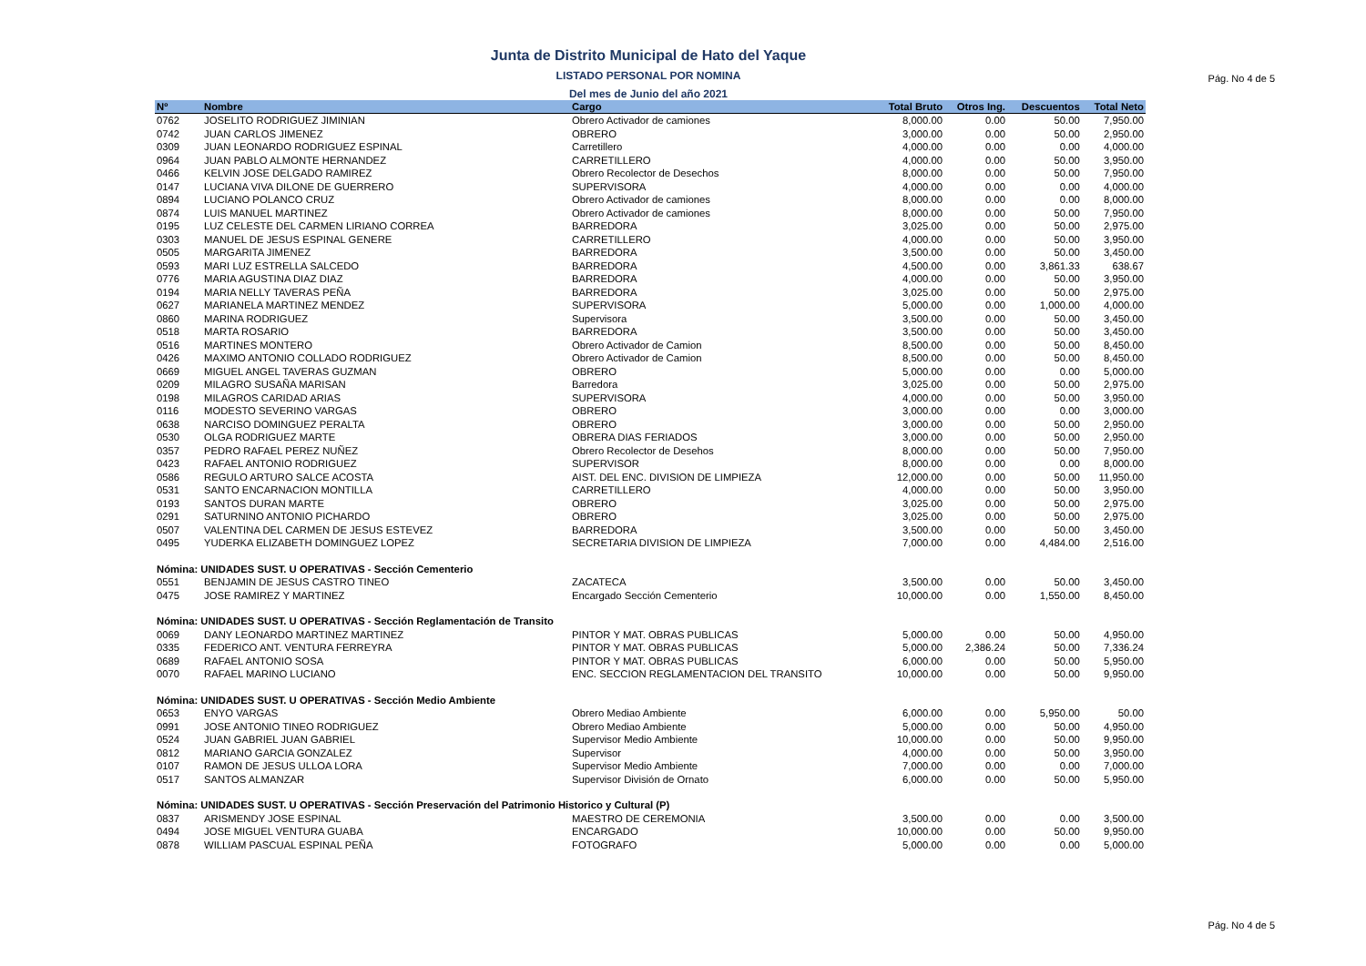Pág. No 4 de 5
Junta de Distrito Municipal de Hato del Yaque
LISTADO PERSONAL POR NOMINA
Del mes de Junio del año 2021
| Nº | Nombre | Cargo | Total Bruto | Otros Ing. | Descuentos | Total Neto |
| --- | --- | --- | --- | --- | --- | --- |
| 0762 | JOSELITO RODRIGUEZ JIMINIAN | Obrero Activador de camiones | 8,000.00 | 0.00 | 50.00 | 7,950.00 |
| 0742 | JUAN CARLOS JIMENEZ | OBRERO | 3,000.00 | 0.00 | 50.00 | 2,950.00 |
| 0309 | JUAN LEONARDO RODRIGUEZ ESPINAL | Carretillero | 4,000.00 | 0.00 | 0.00 | 4,000.00 |
| 0964 | JUAN PABLO ALMONTE HERNANDEZ | CARRETILLERO | 4,000.00 | 0.00 | 50.00 | 3,950.00 |
| 0466 | KELVIN JOSE DELGADO RAMIREZ | Obrero Recolector de Desechos | 8,000.00 | 0.00 | 50.00 | 7,950.00 |
| 0147 | LUCIANA VIVA DILONE DE GUERRERO | SUPERVISORA | 4,000.00 | 0.00 | 0.00 | 4,000.00 |
| 0894 | LUCIANO POLANCO CRUZ | Obrero Activador de camiones | 8,000.00 | 0.00 | 0.00 | 8,000.00 |
| 0874 | LUIS MANUEL MARTINEZ | Obrero Activador de camiones | 8,000.00 | 0.00 | 50.00 | 7,950.00 |
| 0195 | LUZ CELESTE DEL CARMEN LIRIANO CORREA | BARREDORA | 3,025.00 | 0.00 | 50.00 | 2,975.00 |
| 0303 | MANUEL DE JESUS ESPINAL GENERE | CARRETILLERO | 4,000.00 | 0.00 | 50.00 | 3,950.00 |
| 0505 | MARGARITA JIMENEZ | BARREDORA | 3,500.00 | 0.00 | 50.00 | 3,450.00 |
| 0593 | MARI LUZ ESTRELLA SALCEDO | BARREDORA | 4,500.00 | 0.00 | 3,861.33 | 638.67 |
| 0776 | MARIA AGUSTINA DIAZ DIAZ | BARREDORA | 4,000.00 | 0.00 | 50.00 | 3,950.00 |
| 0194 | MARIA NELLY TAVERAS PEÑA | BARREDORA | 3,025.00 | 0.00 | 50.00 | 2,975.00 |
| 0627 | MARIANELA MARTINEZ MENDEZ | SUPERVISORA | 5,000.00 | 0.00 | 1,000.00 | 4,000.00 |
| 0860 | MARINA RODRIGUEZ | Supervisora | 3,500.00 | 0.00 | 50.00 | 3,450.00 |
| 0518 | MARTA ROSARIO | BARREDORA | 3,500.00 | 0.00 | 50.00 | 3,450.00 |
| 0516 | MARTINES MONTERO | Obrero Activador de Camion | 8,500.00 | 0.00 | 50.00 | 8,450.00 |
| 0426 | MAXIMO ANTONIO COLLADO RODRIGUEZ | Obrero Activador de Camion | 8,500.00 | 0.00 | 50.00 | 8,450.00 |
| 0669 | MIGUEL ANGEL TAVERAS GUZMAN | OBRERO | 5,000.00 | 0.00 | 0.00 | 5,000.00 |
| 0209 | MILAGRO SUSAÑA MARISAN | Barredora | 3,025.00 | 0.00 | 50.00 | 2,975.00 |
| 0198 | MILAGROS CARIDAD ARIAS | SUPERVISORA | 4,000.00 | 0.00 | 50.00 | 3,950.00 |
| 0116 | MODESTO SEVERINO VARGAS | OBRERO | 3,000.00 | 0.00 | 0.00 | 3,000.00 |
| 0638 | NARCISO DOMINGUEZ PERALTA | OBRERO | 3,000.00 | 0.00 | 50.00 | 2,950.00 |
| 0530 | OLGA RODRIGUEZ MARTE | OBRERA DIAS FERIADOS | 3,000.00 | 0.00 | 50.00 | 2,950.00 |
| 0357 | PEDRO RAFAEL PEREZ NUÑEZ | Obrero Recolector de Desehos | 8,000.00 | 0.00 | 50.00 | 7,950.00 |
| 0423 | RAFAEL ANTONIO RODRIGUEZ | SUPERVISOR | 8,000.00 | 0.00 | 0.00 | 8,000.00 |
| 0586 | REGULO ARTURO SALCE ACOSTA | AIST. DEL ENC. DIVISION DE LIMPIEZA | 12,000.00 | 0.00 | 50.00 | 11,950.00 |
| 0531 | SANTO ENCARNACION MONTILLA | CARRETILLERO | 4,000.00 | 0.00 | 50.00 | 3,950.00 |
| 0193 | SANTOS DURAN MARTE | OBRERO | 3,025.00 | 0.00 | 50.00 | 2,975.00 |
| 0291 | SATURNINO ANTONIO PICHARDO | OBRERO | 3,025.00 | 0.00 | 50.00 | 2,975.00 |
| 0507 | VALENTINA DEL CARMEN DE JESUS ESTEVEZ | BARREDORA | 3,500.00 | 0.00 | 50.00 | 3,450.00 |
| 0495 | YUDERKA ELIZABETH DOMINGUEZ LOPEZ | SECRETARIA DIVISION DE LIMPIEZA | 7,000.00 | 0.00 | 4,484.00 | 2,516.00 |
| Nómina: UNIDADES SUST. U OPERATIVAS - Sección Cementerio | | | | | | |
| 0551 | BENJAMIN DE JESUS CASTRO TINEO | ZACATECA | 3,500.00 | 0.00 | 50.00 | 3,450.00 |
| 0475 | JOSE RAMIREZ Y MARTINEZ | Encargado Sección Cementerio | 10,000.00 | 0.00 | 1,550.00 | 8,450.00 |
| Nómina: UNIDADES SUST. U OPERATIVAS - Sección Reglamentación de Transito | | | | | | |
| 0069 | DANY LEONARDO MARTINEZ MARTINEZ | PINTOR Y MAT. OBRAS PUBLICAS | 5,000.00 | 0.00 | 50.00 | 4,950.00 |
| 0335 | FEDERICO ANT. VENTURA FERREYRA | PINTOR Y MAT. OBRAS PUBLICAS | 5,000.00 | 2,386.24 | 50.00 | 7,336.24 |
| 0689 | RAFAEL ANTONIO SOSA | PINTOR Y MAT. OBRAS PUBLICAS | 6,000.00 | 0.00 | 50.00 | 5,950.00 |
| 0070 | RAFAEL MARINO LUCIANO | ENC. SECCION REGLAMENTACION DEL TRANSITO | 10,000.00 | 0.00 | 50.00 | 9,950.00 |
| Nómina: UNIDADES SUST. U OPERATIVAS - Sección Medio Ambiente | | | | | | |
| 0653 | ENYO VARGAS | Obrero Mediao Ambiente | 6,000.00 | 0.00 | 5,950.00 | 50.00 |
| 0991 | JOSE ANTONIO TINEO RODRIGUEZ | Obrero Mediao Ambiente | 5,000.00 | 0.00 | 50.00 | 4,950.00 |
| 0524 | JUAN GABRIEL JUAN GABRIEL | Supervisor Medio Ambiente | 10,000.00 | 0.00 | 50.00 | 9,950.00 |
| 0812 | MARIANO GARCIA GONZALEZ | Supervisor | 4,000.00 | 0.00 | 50.00 | 3,950.00 |
| 0107 | RAMON DE JESUS ULLOA LORA | Supervisor Medio Ambiente | 7,000.00 | 0.00 | 0.00 | 7,000.00 |
| 0517 | SANTOS ALMANZAR | Supervisor División de Ornato | 6,000.00 | 0.00 | 50.00 | 5,950.00 |
| Nómina: UNIDADES SUST. U OPERATIVAS - Sección Preservación del Patrimonio Historico y Cultural (P) | | | | | | |
| 0837 | ARISMENDY JOSE ESPINAL | MAESTRO DE CEREMONIA | 3,500.00 | 0.00 | 0.00 | 3,500.00 |
| 0494 | JOSE MIGUEL VENTURA GUABA | ENCARGADO | 10,000.00 | 0.00 | 50.00 | 9,950.00 |
| 0878 | WILLIAM PASCUAL ESPINAL PEÑA | FOTOGRAFO | 5,000.00 | 0.00 | 0.00 | 5,000.00 |
Pág. No 4 de 5